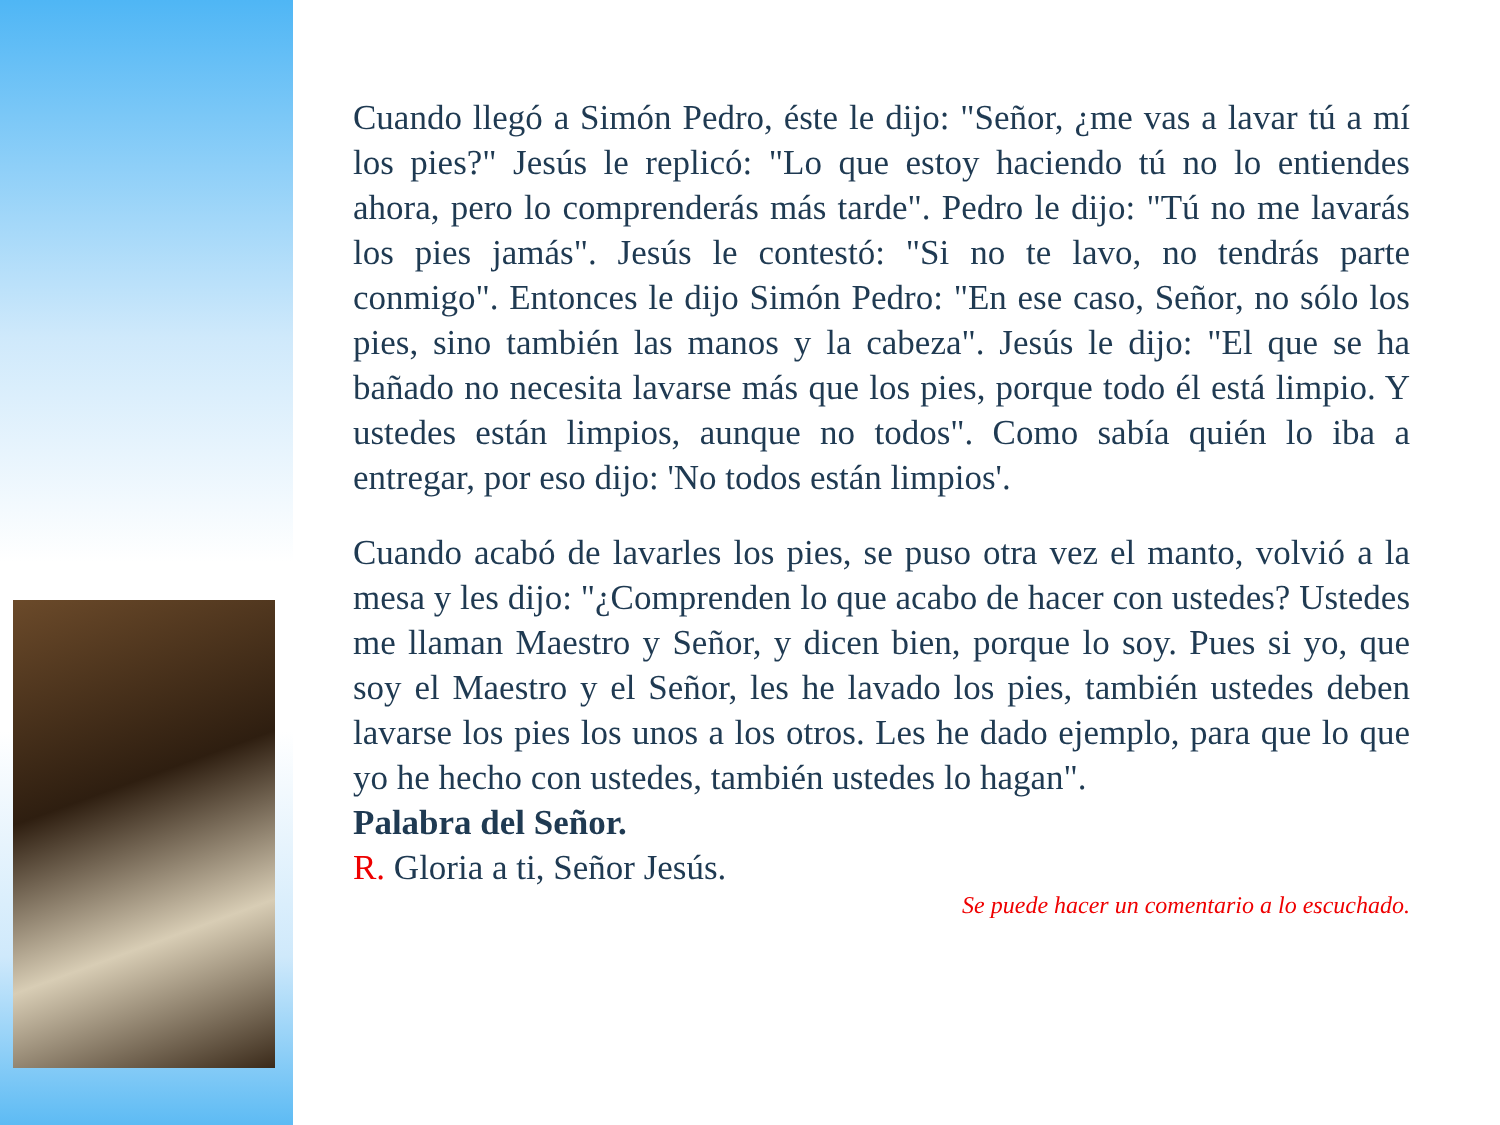Cuando llegó a Simón Pedro, éste le dijo: "Señor, ¿me vas a lavar tú a mí los pies?" Jesús le replicó: "Lo que estoy haciendo tú no lo entiendes ahora, pero lo comprenderás más tarde". Pedro le dijo: "Tú no me lavarás los pies jamás". Jesús le contestó: "Si no te lavo, no tendrás parte conmigo". Entonces le dijo Simón Pedro: "En ese caso, Señor, no sólo los pies, sino también las manos y la cabeza". Jesús le dijo: "El que se ha bañado no necesita lavarse más que los pies, porque todo él está limpio. Y ustedes están limpios, aunque no todos". Como sabía quién lo iba a entregar, por eso dijo: 'No todos están limpios'.
Cuando acabó de lavarles los pies, se puso otra vez el manto, volvió a la mesa y les dijo: "¿Comprenden lo que acabo de hacer con ustedes? Ustedes me llaman Maestro y Señor, y dicen bien, porque lo soy. Pues si yo, que soy el Maestro y el Señor, les he lavado los pies, también ustedes deben lavarse los pies los unos a los otros. Les he dado ejemplo, para que lo que yo he hecho con ustedes, también ustedes lo hagan".
Palabra del Señor.
R. Gloria a ti, Señor Jesús.
Se puede hacer un comentario a lo escuchado.